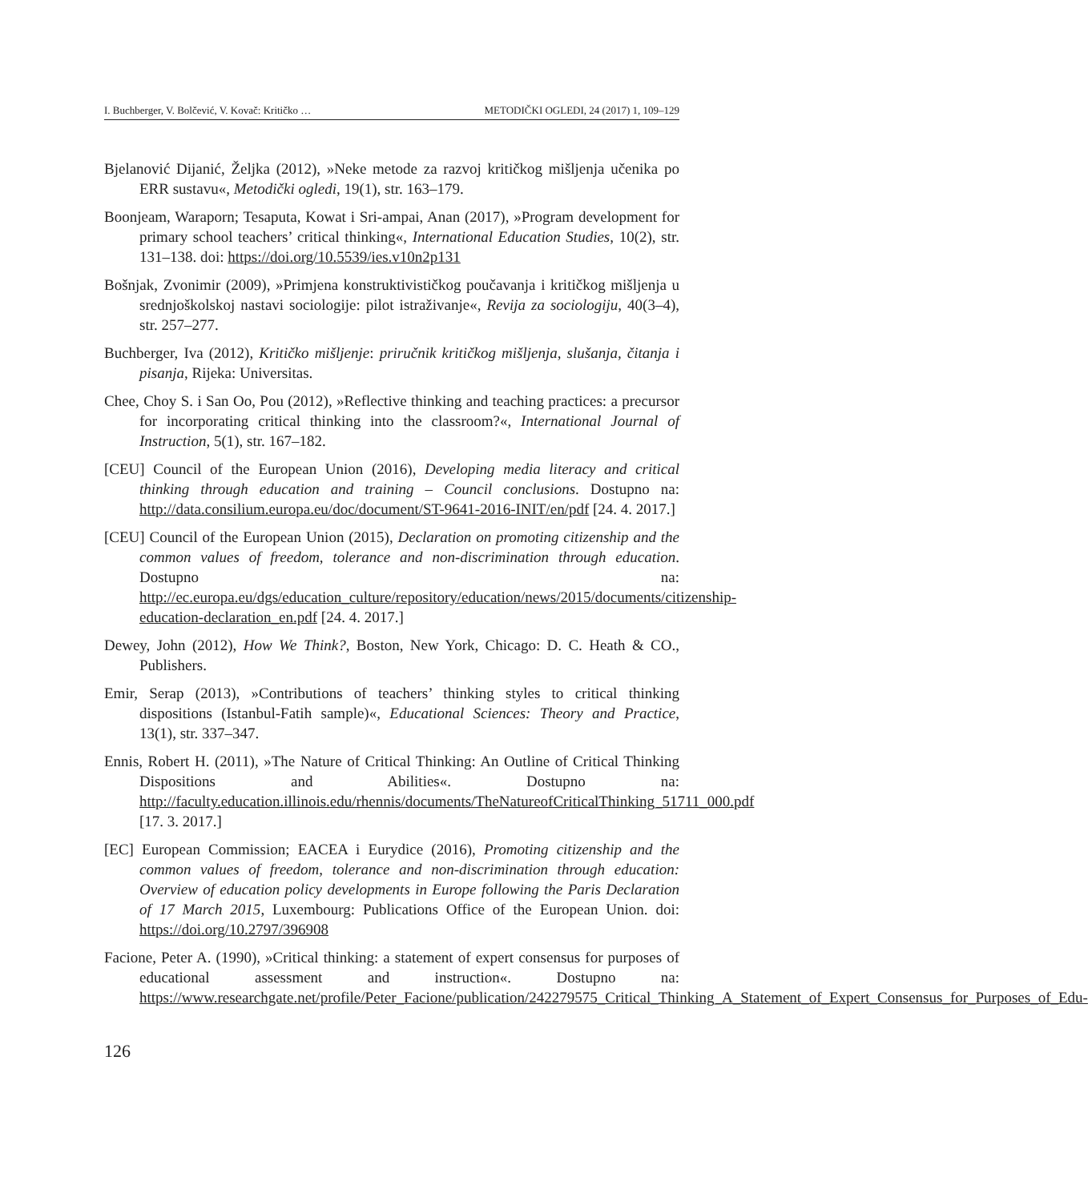I. Buchberger, V. Bolčević, V. Kovač: Kritičko … METODIČKI OGLEDI, 24 (2017) 1, 109–129
Bjelanović Dijanić, Željka (2012), »Neke metode za razvoj kritičkog mišljenja učenika po ERR sustavu«, Metodički ogledi, 19(1), str. 163–179.
Boonjeam, Waraporn; Tesaputa, Kowat i Sri-ampai, Anan (2017), »Program development for primary school teachers’ critical thinking«, International Education Studies, 10(2), str. 131–138. doi: https://doi.org/10.5539/ies.v10n2p131
Bošnjak, Zvonimir (2009), »Primjena konstruktivističkog poučavanja i kritičkog mišljenja u srednjoškolskoj nastavi sociologije: pilot istraživanje«, Revija za sociologiju, 40(3–4), str. 257–277.
Buchberger, Iva (2012), Kritičko mišljenje: priručnik kritičkog mišljenja, slušanja, čitanja i pisanja, Rijeka: Universitas.
Chee, Choy S. i San Oo, Pou (2012), »Reflective thinking and teaching practices: a precursor for incorporating critical thinking into the classroom?«, International Journal of Instruction, 5(1), str. 167–182.
[CEU] Council of the European Union (2016), Developing media literacy and critical thinking through education and training – Council conclusions. Dostupno na: http://data.consilium.europa.eu/doc/document/ST-9641-2016-INIT/en/pdf [24. 4. 2017.]
[CEU] Council of the European Union (2015), Declaration on promoting citizenship and the common values of freedom, tolerance and non-discrimination through education. Dostupno na: http://ec.europa.eu/dgs/education_culture/repository/education/news/2015/documents/citizenship-education-declaration_en.pdf [24. 4. 2017.]
Dewey, John (2012), How We Think?, Boston, New York, Chicago: D. C. Heath & CO., Publishers.
Emir, Serap (2013), »Contributions of teachers’ thinking styles to critical thinking dispositions (Istanbul-Fatih sample)«, Educational Sciences: Theory and Practice, 13(1), str. 337–347.
Ennis, Robert H. (2011), »The Nature of Critical Thinking: An Outline of Critical Thinking Dispositions and Abilities«. Dostupno na: http://faculty.education.illinois.edu/rhennis/documents/TheNatureofCriticalThinking_51711_000.pdf [17. 3. 2017.]
[EC] European Commission; EACEA i Eurydice (2016), Promoting citizenship and the common values of freedom, tolerance and non-discrimination through education: Overview of education policy developments in Europe following the Paris Declaration of 17 March 2015, Luxembourg: Publications Office of the European Union. doi: https://doi.org/10.2797/396908
Facione, Peter A. (1990), »Critical thinking: a statement of expert consensus for purposes of educational assessment and instruction«. Dostupno na: https://www.researchgate.net/profile/Peter_Facione/publication/242279575_Critical_Thinking_A_Statement_of_Expert_Consensus_for_Purposes_of_Edu-
126